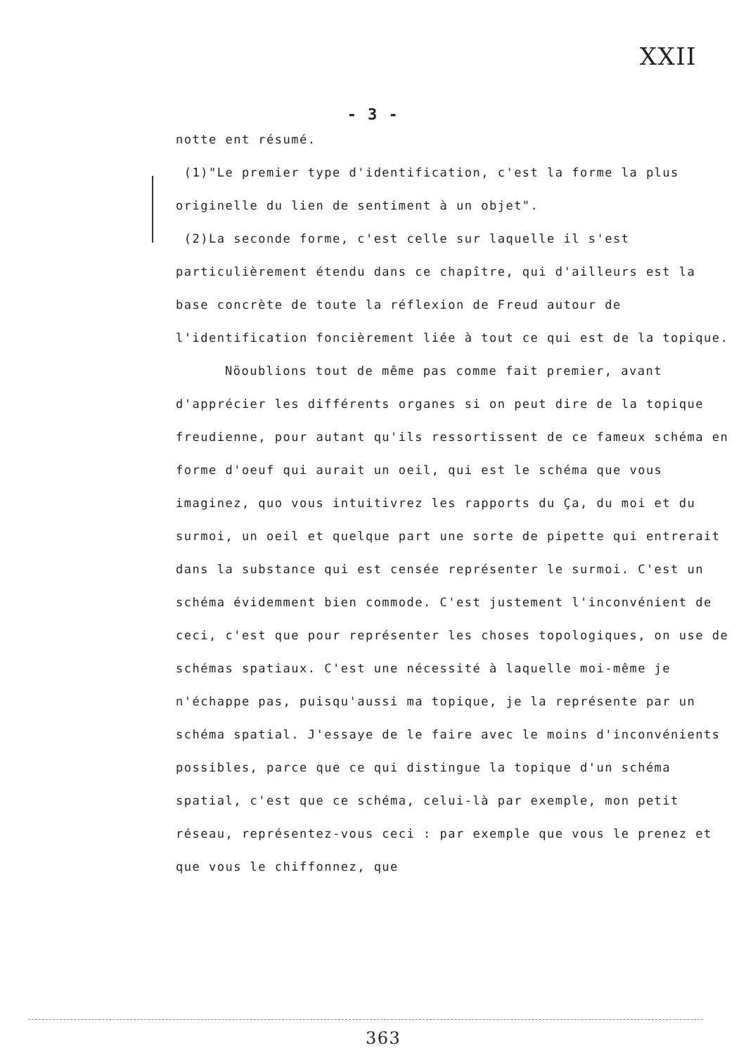XXII
- 3 -
notte ent résumé.
(1)"Le premier type d'identification, c'est la forme la plus originelle du lien de sentiment à un objet".
(2)La seconde forme, c'est celle sur laquelle il s'est particulièrement étendu dans ce chapître, qui d'ailleurs est la base concrète de toute la réflexion de Freud autour de l'identification foncièrement liée à tout ce qui est de la topique.
Nöoublions tout de même pas comme fait premier, avant d'apprécier les différents organes si on peut dire de la topique freudienne, pour autant qu'ils ressortissent de ce fameux schéma en forme d'oeuf qui aurait un oeil, qui est le schéma que vous imaginez, quo vous intuitivrez les rapports du Ça, du moi et du surmoi, un oeil et quelque part une sorte de pipette qui entrerait dans la substance qui est censée représenter le surmoi. C'est un schéma évidemment bien commode. C'est justement l'inconvénient de ceci, c'est que pour représenter les choses topologiques, on use de schémas spatiaux. C'est une nécessité à laquelle moi-même je n'échappe pas, puisqu'aussi ma topique, je la représente par un schéma spatial. J'essaye de le faire avec le moins d'inconvénients possibles, parce que ce qui distingue la topique d'un schéma spatial, c'est que ce schéma, celui-là par exemple, mon petit réseau, représentez-vous ceci : par exemple que vous le prenez et que vous le chiffonnez, que
363